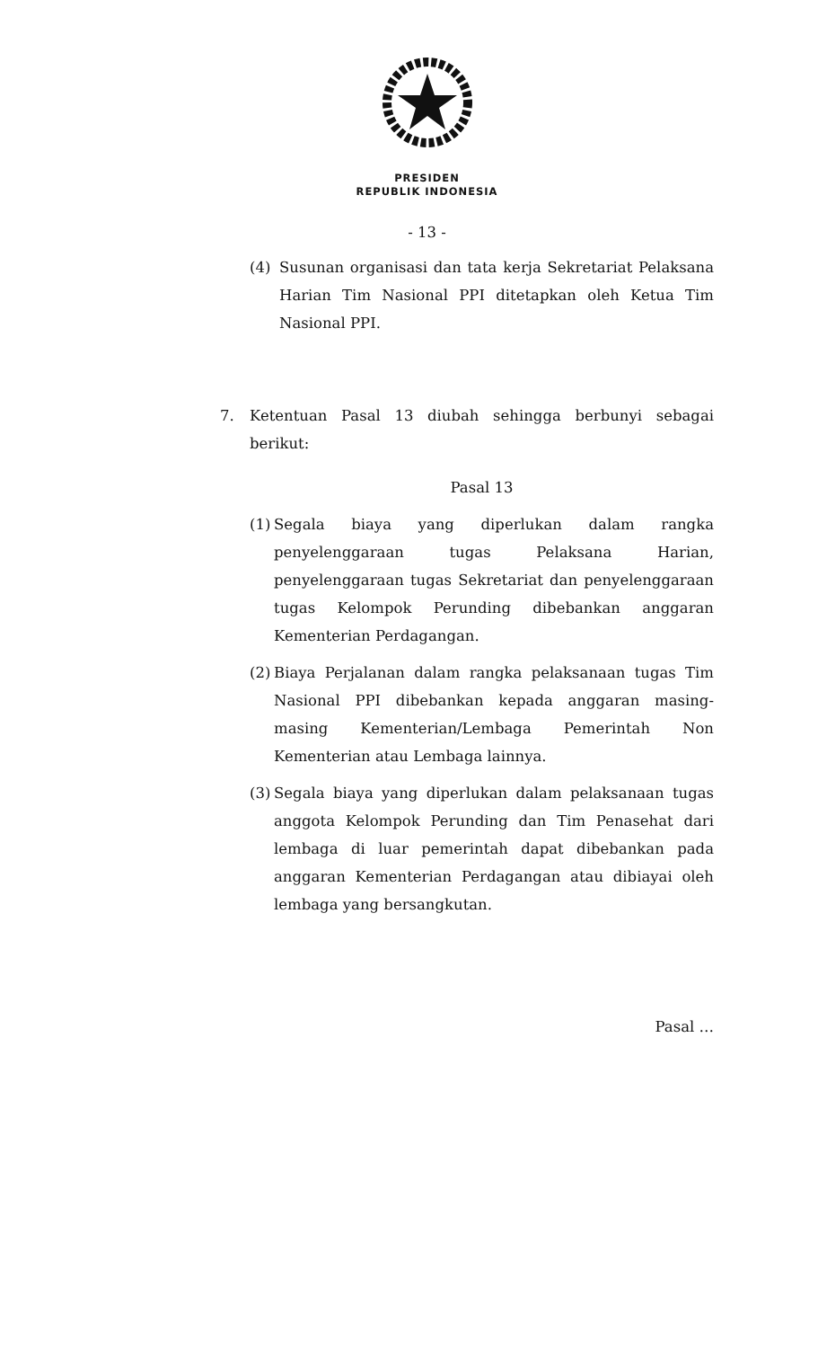PRESIDEN
REPUBLIK INDONESIA
- 13 -
(4) Susunan organisasi dan tata kerja Sekretariat Pelaksana Harian Tim Nasional PPI ditetapkan oleh Ketua Tim Nasional PPI.
7. Ketentuan Pasal 13 diubah sehingga berbunyi sebagai berikut:
Pasal 13
(1) Segala biaya yang diperlukan dalam rangka penyelenggaraan tugas Pelaksana Harian, penyelenggaraan tugas Sekretariat dan penyelenggaraan tugas Kelompok Perunding dibebankan anggaran Kementerian Perdagangan.
(2) Biaya Perjalanan dalam rangka pelaksanaan tugas Tim Nasional PPI dibebankan kepada anggaran masing-masing Kementerian/Lembaga Pemerintah Non Kementerian atau Lembaga lainnya.
(3) Segala biaya yang diperlukan dalam pelaksanaan tugas anggota Kelompok Perunding dan Tim Penasehat dari lembaga di luar pemerintah dapat dibebankan pada anggaran Kementerian Perdagangan atau dibiayai oleh lembaga yang bersangkutan.
Pasal …